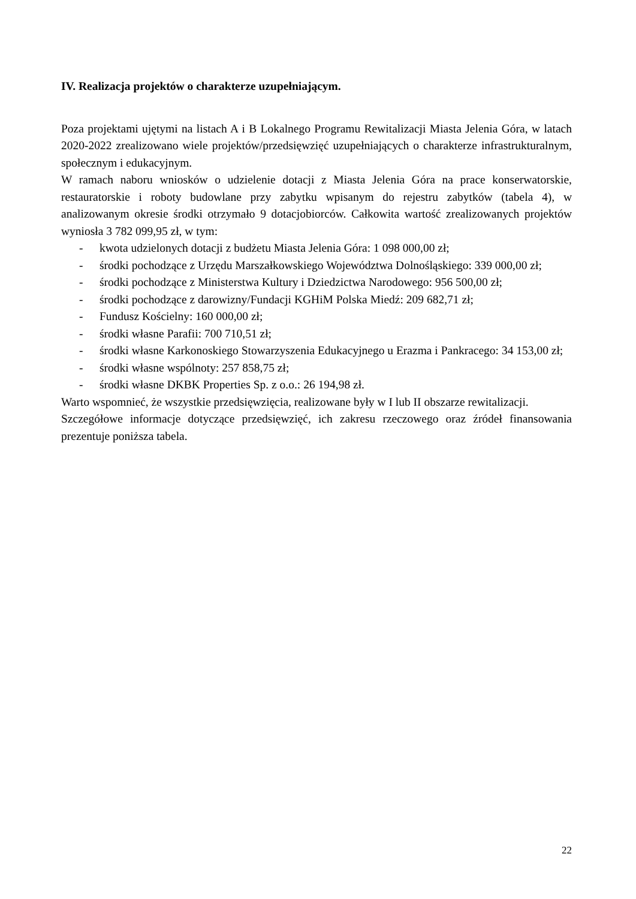IV. Realizacja projektów o charakterze uzupełniającym.
Poza projektami ujętymi na listach A i B Lokalnego Programu Rewitalizacji Miasta Jelenia Góra, w latach 2020-2022 zrealizowano wiele projektów/przedsięwzięć uzupełniających o charakterze infrastrukturalnym, społecznym i edukacyjnym.
W ramach naboru wniosków o udzielenie dotacji z Miasta Jelenia Góra na prace konserwatorskie, restauratorskie i roboty budowlane przy zabytku wpisanym do rejestru zabytków (tabela 4), w analizowanym okresie środki otrzymało 9 dotacjobiorców. Całkowita wartość zrealizowanych projektów wyniosła 3 782 099,95 zł, w tym:
- kwota udzielonych dotacji z budżetu Miasta Jelenia Góra: 1 098 000,00 zł;
- środki pochodzące z Urzędu Marszałkowskiego Województwa Dolnośląskiego: 339 000,00 zł;
- środki pochodzące z Ministerstwa Kultury i Dziedzictwa Narodowego: 956 500,00 zł;
- środki pochodzące z darowizny/Fundacji KGHiM Polska Miedź: 209 682,71 zł;
- Fundusz Kościelny: 160 000,00 zł;
- środki własne Parafii: 700 710,51 zł;
- środki własne Karkonoskiego Stowarzyszenia Edukacyjnego u Erazma i Pankracego: 34 153,00 zł;
- środki własne wspólnoty: 257 858,75 zł;
- środki własne DKBK Properties Sp. z o.o.: 26 194,98 zł.
Warto wspomnieć, że wszystkie przedsięwzięcia, realizowane były w I lub II obszarze rewitalizacji.
Szczegółowe informacje dotyczące przedsięwzięć, ich zakresu rzeczowego oraz źródeł finansowania prezentuje poniższa tabela.
22